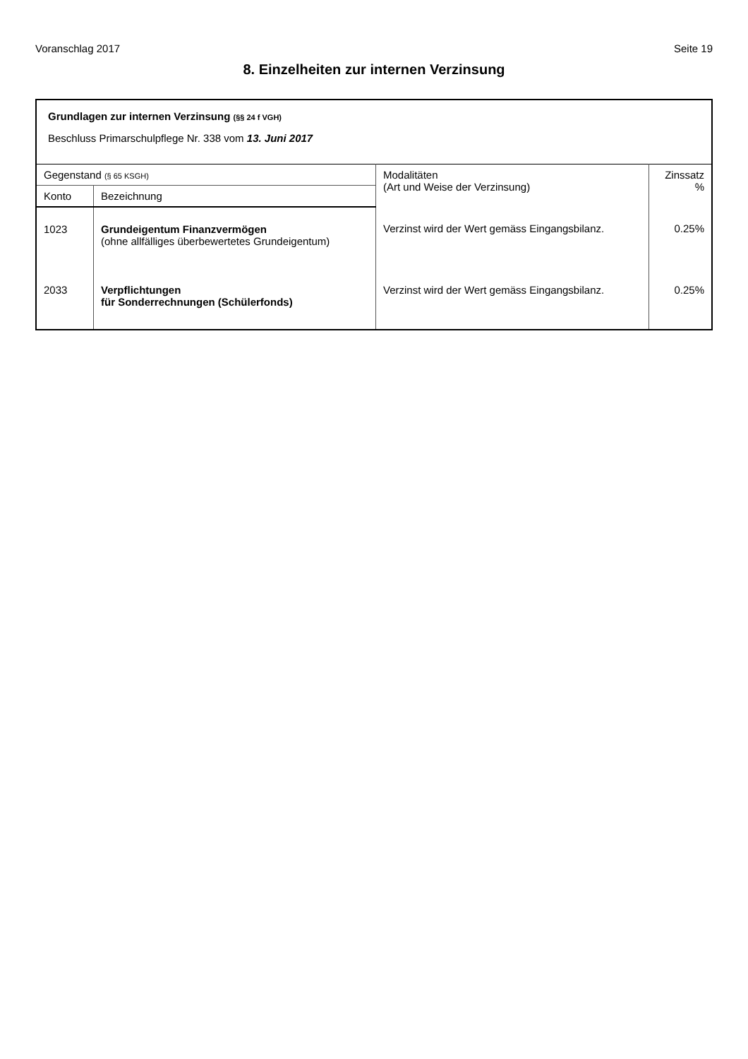Voranschlag 2017 Seite 19
8. Einzelheiten zur internen Verzinsung
Grundlagen zur internen Verzinsung (§§ 24 f VGH)
Beschluss Primarschulpflege Nr. 338 vom 13. Juni 2017
| Gegenstand (§ 65 KSGH) | | Modalitäten (Art und Weise der Verzinsung) | Zinssatz % |
| --- | --- | --- | --- |
| Konto | Bezeichnung | | |
| 1023 | Grundeigentum Finanzvermögen (ohne allfälliges überbewertetes Grundeigentum) | Verzinst wird der Wert gemäss Eingangsbilanz. | 0.25% |
| 2033 | Verpflichtungen für Sonderrechnungen (Schülerfonds) | Verzinst wird der Wert gemäss Eingangsbilanz. | 0.25% |